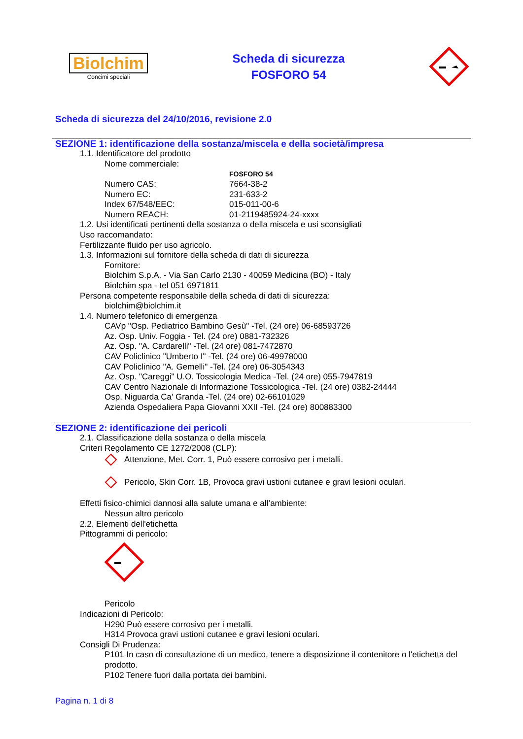Biolchim
Concimi speciali
Scheda di sicurezza
FOSFORO 54
Scheda di sicurezza del 24/10/2016, revisione 2.0
SEZIONE 1: identificazione della sostanza/miscela e della società/impresa
1.1. Identificatore del prodotto
Nome commerciale:
FOSFORO 54
Numero CAS: 7664-38-2
Numero EC: 231-633-2
Index 67/548/EEC: 015-011-00-6
Numero REACH: 01-2119485924-24-xxxx
1.2. Usi identificati pertinenti della sostanza o della miscela e usi sconsigliati
Uso raccomandato:
Fertilizzante fluido per uso agricolo.
1.3. Informazioni sul fornitore della scheda di dati di sicurezza
Fornitore:
Biolchim S.p.A. - Via San Carlo 2130 - 40059 Medicina (BO) - Italy
Biolchim spa - tel 051 6971811
Persona competente responsabile della scheda di dati di sicurezza:
biolchim@biolchim.it
1.4. Numero telefonico di emergenza
CAVp "Osp. Pediatrico Bambino Gesù" -Tel. (24 ore) 06-68593726
Az. Osp. Univ. Foggia - Tel. (24 ore) 0881-732326
Az. Osp. "A. Cardarelli" -Tel. (24 ore) 081-7472870
CAV Policlinico "Umberto I" -Tel. (24 ore) 06-49978000
CAV Policlinico "A. Gemelli" -Tel. (24 ore) 06-3054343
Az. Osp. "Careggi" U.O. Tossicologia Medica -Tel. (24 ore) 055-7947819
CAV Centro Nazionale di Informazione Tossicologica -Tel. (24 ore) 0382-24444
Osp. Niguarda Ca' Granda -Tel. (24 ore) 02-66101029
Azienda Ospedaliera Papa Giovanni XXII -Tel. (24 ore) 800883300
SEZIONE 2: identificazione dei pericoli
2.1. Classificazione della sostanza o della miscela
Criteri Regolamento CE 1272/2008 (CLP):
Attenzione, Met. Corr. 1, Può essere corrosivo per i metalli.
Pericolo, Skin Corr. 1B, Provoca gravi ustioni cutanee e gravi lesioni oculari.
Effetti fisico-chimici dannosi alla salute umana e all’ambiente:
Nessun altro pericolo
2.2. Elementi dell'etichetta
Pittogrammi di pericolo:
Pericolo
Indicazioni di Pericolo:
H290 Può essere corrosivo per i metalli.
H314 Provoca gravi ustioni cutanee e gravi lesioni oculari.
Consigli Di Prudenza:
P101 In caso di consultazione di un medico, tenere a disposizione il contenitore o l'etichetta del prodotto.
P102 Tenere fuori dalla portata dei bambini.
Pagina n. 1 di 8